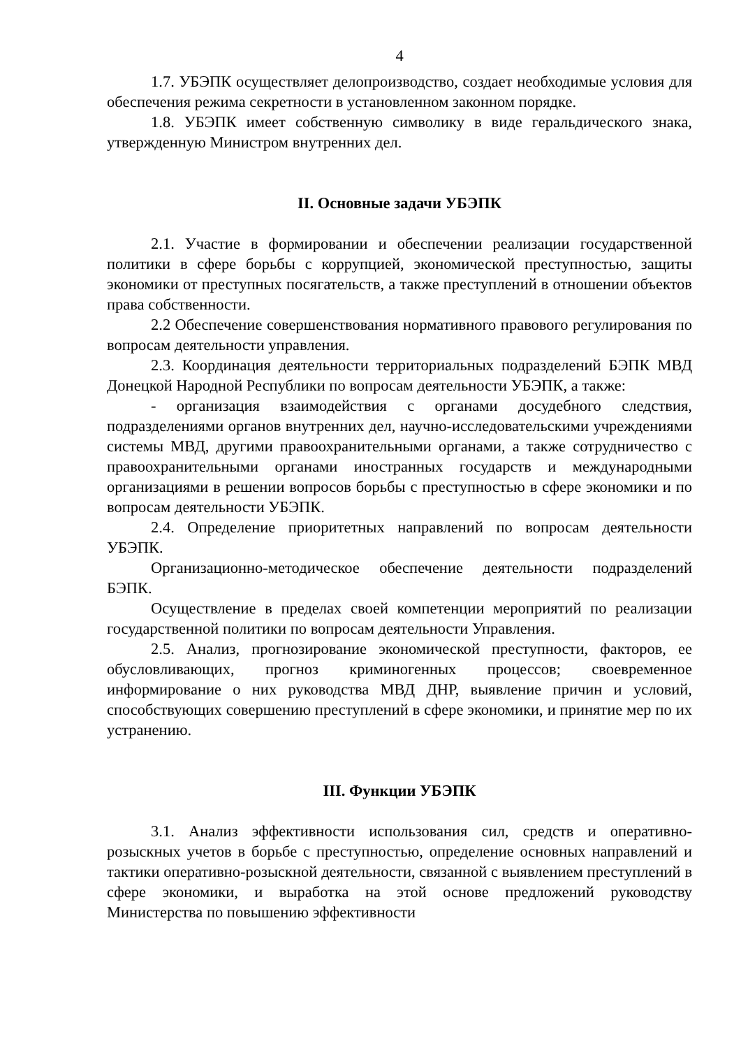4
1.7. УБЭПК осуществляет делопроизводство, создает необходимые условия для обеспечения режима секретности в установленном законном порядке.
1.8. УБЭПК имеет собственную символику в виде геральдического знака, утвержденную Министром внутренних дел.
II. Основные задачи УБЭПК
2.1. Участие в формировании и обеспечении реализации государственной политики в сфере борьбы с коррупцией, экономической преступностью, защиты экономики от преступных посягательств, а также преступлений в отношении объектов права собственности.
2.2 Обеспечение совершенствования нормативного правового регулирования по вопросам деятельности управления.
2.3. Координация деятельности территориальных подразделений БЭПК МВД Донецкой Народной Республики по вопросам деятельности УБЭПК, а также:
- организация взаимодействия с органами досудебного следствия, подразделениями органов внутренних дел, научно-исследовательскими учреждениями системы МВД, другими правоохранительными органами, а также сотрудничество с правоохранительными органами иностранных государств и международными организациями в решении вопросов борьбы с преступностью в сфере экономики и по вопросам деятельности УБЭПК.
2.4. Определение приоритетных направлений по вопросам деятельности УБЭПК.
Организационно-методическое обеспечение деятельности подразделений БЭПК.
Осуществление в пределах своей компетенции мероприятий по реализации государственной политики по вопросам деятельности Управления.
2.5. Анализ, прогнозирование экономической преступности, факторов, ее обусловливающих, прогноз криминогенных процессов; своевременное информирование о них руководства МВД ДНР, выявление причин и условий, способствующих совершению преступлений в сфере экономики, и принятие мер по их устранению.
III. Функции УБЭПК
3.1. Анализ эффективности использования сил, средств и оперативно-розыскных учетов в борьбе с преступностью, определение основных направлений и тактики оперативно-розыскной деятельности, связанной с выявлением преступлений в сфере экономики, и выработка на этой основе предложений руководству Министерства по повышению эффективности